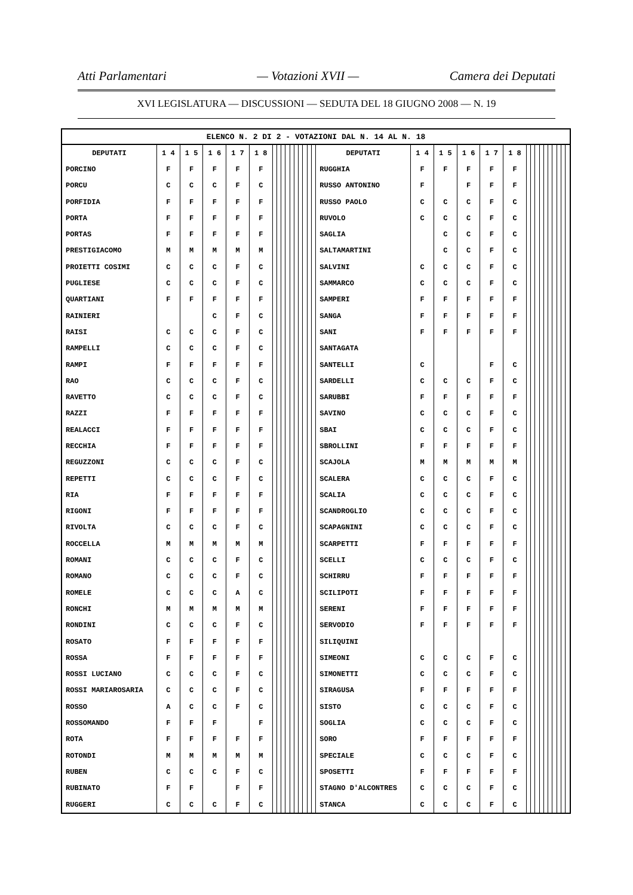Atti Parlamentari — Votazioni XVII — Camera dei Deputati
XVI LEGISLATURA — DISCUSSIONI — SEDUTA DEL 18 GIUGNO 2008 — N. 19
| ELENCO N. 2 DI 2 - VOTAZIONI DAL N. 14 AL N. 18 | | | | | | | | | | | | | | | | | | | | | | | | | | | | | | | |
| --- | --- | --- | --- | --- | --- | --- | --- | --- | --- | --- | --- | --- | --- | --- | --- | --- | --- | --- | --- | --- | --- | --- | --- | --- | --- | --- | --- | --- | --- | --- | --- |
| DEPUTATI | 1 4 | 1 5 | 1 6 | 1 7 | 1 8 | | | | | | | | | | | DEPUTATI | 1 4 | 1 5 | 1 6 | 1 7 | 1 8 | | | | | | | | | | |
| PORCINO | F | F | F | F | F | | | | | | | | | | | RUGGHIA | F | F | F | F | F | | | | | | | | | | |
| PORCU | C | C | C | F | C | | | | | | | | | | | RUSSO ANTONINO | F | | F | F | F | | | | | | | | | | |
| PORFIDIA | F | F | F | F | F | | | | | | | | | | | RUSSO PAOLO | C | C | C | F | C | | | | | | | | | | |
| PORTA | F | F | F | F | F | | | | | | | | | | | RUVOLO | C | C | C | F | C | | | | | | | | | | |
| PORTAS | F | F | F | F | F | | | | | | | | | | | SAGLIA | | C | C | F | C | | | | | | | | | | |
| PRESTIGIACOMO | M | M | M | M | M | | | | | | | | | | | SALTAMARTINI | | C | C | F | C | | | | | | | | | | |
| PROIETTI COSIMI | C | C | C | F | C | | | | | | | | | | | SALVINI | C | C | C | F | C | | | | | | | | | | |
| PUGLIESE | C | C | C | F | C | | | | | | | | | | | SAMMARCO | C | C | C | F | C | | | | | | | | | | |
| QUARTIANI | F | F | F | F | F | | | | | | | | | | | SAMPERI | F | F | F | F | F | | | | | | | | | | |
| RAINIERI | | | C | F | C | | | | | | | | | | | SANGA | F | F | F | F | F | | | | | | | | | | |
| RAISI | C | C | C | F | C | | | | | | | | | | | SANI | F | F | F | F | F | | | | | | | | | | |
| RAMPELLI | C | C | C | F | C | | | | | | | | | | | SANTAGATA | | | | | | | | | | | | | | | |
| RAMPI | F | F | F | F | F | | | | | | | | | | | SANTELLI | C | | | F | C | | | | | | | | | | |
| RAO | C | C | C | F | C | | | | | | | | | | | SARDELLI | C | C | C | F | C | | | | | | | | | | |
| RAVETTO | C | C | C | F | C | | | | | | | | | | | SARUBBI | F | F | F | F | F | | | | | | | | | | |
| RAZZI | F | F | F | F | F | | | | | | | | | | | SAVINO | C | C | C | F | C | | | | | | | | | | |
| REALACCI | F | F | F | F | F | | | | | | | | | | | SBAI | C | C | C | F | C | | | | | | | | | | |
| RECCHIA | F | F | F | F | F | | | | | | | | | | | SBROLLINI | F | F | F | F | F | | | | | | | | | | |
| REGUZZONI | C | C | C | F | C | | | | | | | | | | | SCAJOLA | M | M | M | M | M | | | | | | | | | | |
| REPETTI | C | C | C | F | C | | | | | | | | | | | SCALERA | C | C | C | F | C | | | | | | | | | | |
| RIA | F | F | F | F | F | | | | | | | | | | | SCALIA | C | C | C | F | C | | | | | | | | | | |
| RIGONI | F | F | F | F | F | | | | | | | | | | | SCANDROGLIO | C | C | C | F | C | | | | | | | | | | |
| RIVOLTA | C | C | C | F | C | | | | | | | | | | | SCAPAGNINI | C | C | C | F | C | | | | | | | | | | |
| ROCCELLA | M | M | M | M | M | | | | | | | | | | | SCARPETTI | F | F | F | F | F | | | | | | | | | | |
| ROMANI | C | C | C | F | C | | | | | | | | | | | SCELLI | C | C | C | F | C | | | | | | | | | | |
| ROMANO | C | C | C | F | C | | | | | | | | | | | SCHIRRU | F | F | F | F | F | | | | | | | | | | |
| ROMELE | C | C | C | A | C | | | | | | | | | | | SCILIPOTI | F | F | F | F | F | | | | | | | | | | |
| RONCHI | M | M | M | M | M | | | | | | | | | | | SERENI | F | F | F | F | F | | | | | | | | | | |
| RONDINI | C | C | C | F | C | | | | | | | | | | | SERVODIO | F | F | F | F | F | | | | | | | | | | |
| ROSATO | F | F | F | F | F | | | | | | | | | | | SILIQUINI | | | | | | | | | | | | | | | |
| ROSSA | F | F | F | F | F | | | | | | | | | | | SIMEONI | C | C | C | F | C | | | | | | | | | | |
| ROSSI LUCIANO | C | C | C | F | C | | | | | | | | | | | SIMONETTI | C | C | C | F | C | | | | | | | | | | |
| ROSSI MARIAROSARIA | C | C | C | F | C | | | | | | | | | | | SIRAGUSA | F | F | F | F | F | | | | | | | | | | |
| ROSSO | A | C | C | F | C | | | | | | | | | | | SISTO | C | C | C | F | C | | | | | | | | | | |
| ROSSOMANDO | F | F | F | | F | | | | | | | | | | | SOGLIA | C | C | C | F | C | | | | | | | | | | |
| ROTA | F | F | F | F | F | | | | | | | | | | | SORO | F | F | F | F | F | | | | | | | | | | |
| ROTONDI | M | M | M | M | M | | | | | | | | | | | SPECIALE | C | C | C | F | C | | | | | | | | | | |
| RUBEN | C | C | C | F | C | | | | | | | | | | | SPOSETTI | F | F | F | F | F | | | | | | | | | | |
| RUBINATO | F | F | | F | F | | | | | | | | | | | STAGNO D'ALCONTRES | C | C | C | F | C | | | | | | | | | | |
| RUGGERI | C | C | C | F | C | | | | | | | | | | | STANCA | C | C | C | F | C | | | | | | | | | | |